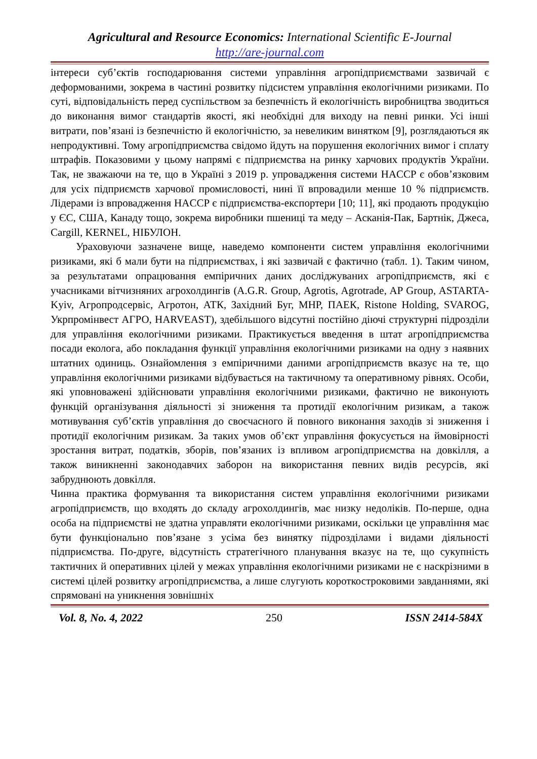Agricultural and Resource Economics: International Scientific E-Journal
http://are-journal.com
інтереси суб’єктів господарювання системи управління агропідприємствами зазвичай є деформованими, зокрема в частині розвитку підсистем управління екологічними ризиками. По суті, відповідальність перед суспільством за безпечність й екологічність виробництва зводиться до виконання вимог стандартів якості, які необхідні для виходу на певні ринки. Усі інші витрати, пов’язані із безпечністю й екологічністю, за невеликим винятком [9], розглядаються як непродуктивні. Тому агропідприємства свідомо йдуть на порушення екологічних вимог і сплату штрафів. Показовими у цьому напрямі є підприємства на ринку харчових продуктів України. Так, не зважаючи на те, що в Україні з 2019 р. упровадження системи HACCP є обов’язковим для усіх підприємств харчової промисловості, нині її впровадили менше 10 % підприємств. Лідерами із впровадження HACCP є підприємства-експортери [10; 11], які продають продукцію у ЄС, США, Канаду тощо, зокрема виробники пшениці та меду – Асканія-Пак, Бартнік, Джеса, Cargill, KERNEL, НІБУЛОН.
Ураховуючи зазначене вище, наведемо компоненти систем управління екологічними ризиками, які б мали бути на підприємствах, і які зазвичай є фактично (табл. 1). Таким чином, за результатами опрацювання емпіричних даних досліджуваних агропідприємств, які є учасниками вітчизняних агрохолдингів (A.G.R. Group, Agrotis, Agrotrade, AP Group, ASTARTA-Kyiv, Агропродсервіс, Агротон, АТК, Західний Буг, МНР, ПАЕК, Ristone Holding, SVAROG, Укрпромінвест АГРО, HARVEAST), здебільшого відсутні постійно діючі структурні підрозділи для управління екологічними ризиками. Практикується введення в штат агропідприємства посади еколога, або покладання функції управління екологічними ризиками на одну з наявних штатних одиниць. Ознайомлення з емпіричними даними агропідприємств вказує на те, що управління екологічними ризиками відбувається на тактичному та оперативному рівнях. Особи, які уповноважені здійснювати управління екологічними ризиками, фактично не виконують функцій організування діяльності зі зниження та протидії екологічним ризикам, а також мотивування суб’єктів управління до своєчасного й повного виконання заходів зі зниження і протидії екологічним ризикам. За таких умов об’єкт управління фокусується на ймовірності зростання витрат, податків, зборів, пов’язаних із впливом агропідприємства на довкілля, а також виникненні законодавчих заборон на використання певних видів ресурсів, які забруднюють довкілля.
Чинна практика формування та використання систем управління екологічними ризиками агропідприємств, що входять до складу агрохолдингів, має низку недоліків. По-перше, одна особа на підприємстві не здатна управляти екологічними ризиками, оскільки це управління має бути функціонально пов’язане з усіма без винятку підрозділами і видами діяльності підприємства. По-друге, відсутність стратегічного планування вказує на те, що сукупність тактичних й оперативних цілей у межах управління екологічними ризиками не є наскрізними в системі цілей розвитку агропідприємства, а лише слугують короткостроковими завданнями, які спрямовані на уникнення зовнішніх
Vol. 8, No. 4, 2022 250 ISSN 2414-584X